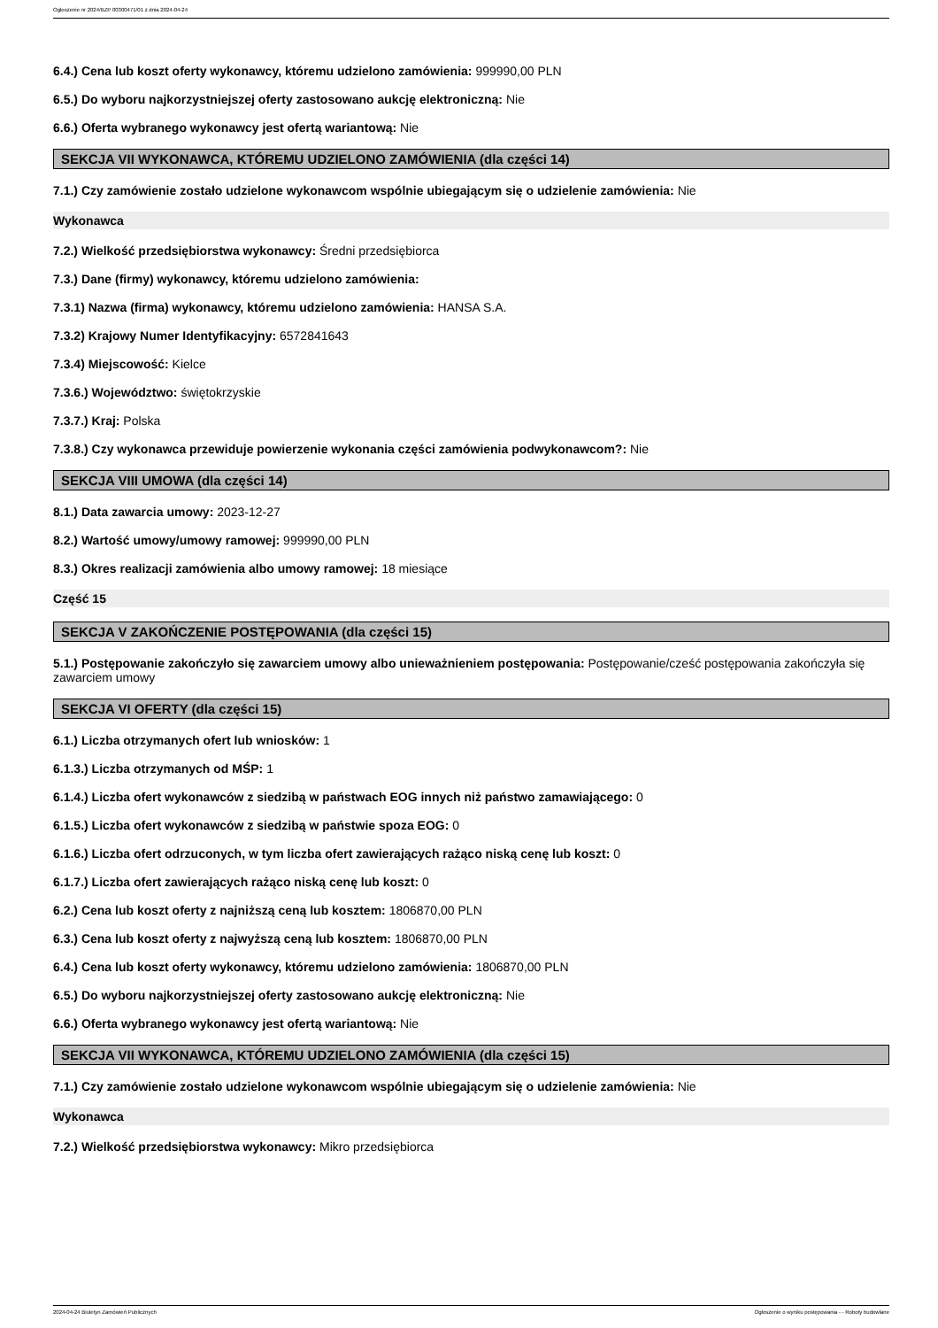Ogłoszenie nr 2024/BZP 00300471/01 z dnia 2024-04-24
6.4.) Cena lub koszt oferty wykonawcy, któremu udzielono zamówienia: 999990,00 PLN
6.5.) Do wyboru najkorzystniejszej oferty zastosowano aukcję elektroniczną: Nie
6.6.) Oferta wybranego wykonawcy jest ofertą wariantową: Nie
SEKCJA VII WYKONAWCA, KTÓREMU UDZIELONO ZAMÓWIENIA (dla części 14)
7.1.) Czy zamówienie zostało udzielone wykonawcom wspólnie ubiegającym się o udzielenie zamówienia: Nie
Wykonawca
7.2.) Wielkość przedsiębiorstwa wykonawcy: Średni przedsiębiorca
7.3.) Dane (firmy) wykonawcy, któremu udzielono zamówienia:
7.3.1) Nazwa (firma) wykonawcy, któremu udzielono zamówienia: HANSA S.A.
7.3.2) Krajowy Numer Identyfikacyjny: 6572841643
7.3.4) Miejscowość: Kielce
7.3.6.) Województwo: świętokrzyskie
7.3.7.) Kraj: Polska
7.3.8.) Czy wykonawca przewiduje powierzenie wykonania części zamówienia podwykonawcom?: Nie
SEKCJA VIII UMOWA (dla części 14)
8.1.) Data zawarcia umowy: 2023-12-27
8.2.) Wartość umowy/umowy ramowej: 999990,00 PLN
8.3.) Okres realizacji zamówienia albo umowy ramowej: 18 miesiące
Część 15
SEKCJA V ZAKOŃCZENIE POSTĘPOWANIA (dla części 15)
5.1.) Postępowanie zakończyło się zawarciem umowy albo unieważnieniem postępowania: Postępowanie/cześć postępowania zakończyła się zawarciem umowy
SEKCJA VI OFERTY (dla części 15)
6.1.) Liczba otrzymanych ofert lub wniosków: 1
6.1.3.) Liczba otrzymanych od MŚP: 1
6.1.4.) Liczba ofert wykonawców z siedzibą w państwach EOG innych niż państwo zamawiającego: 0
6.1.5.) Liczba ofert wykonawców z siedzibą w państwie spoza EOG: 0
6.1.6.) Liczba ofert odrzuconych, w tym liczba ofert zawierających rażąco niską cenę lub koszt: 0
6.1.7.) Liczba ofert zawierających rażąco niską cenę lub koszt: 0
6.2.) Cena lub koszt oferty z najniższą ceną lub kosztem: 1806870,00 PLN
6.3.) Cena lub koszt oferty z najwyższą ceną lub kosztem: 1806870,00 PLN
6.4.) Cena lub koszt oferty wykonawcy, któremu udzielono zamówienia: 1806870,00 PLN
6.5.) Do wyboru najkorzystniejszej oferty zastosowano aukcję elektroniczną: Nie
6.6.) Oferta wybranego wykonawcy jest ofertą wariantową: Nie
SEKCJA VII WYKONAWCA, KTÓREMU UDZIELONO ZAMÓWIENIA (dla części 15)
7.1.) Czy zamówienie zostało udzielone wykonawcom wspólnie ubiegającym się o udzielenie zamówienia: Nie
Wykonawca
7.2.) Wielkość przedsiębiorstwa wykonawcy: Mikro przedsiębiorca
2024-04-24 Biuletyn Zamówień Publicznych Ogłoszenie o wyniku postępowania - - Roboty budowlane